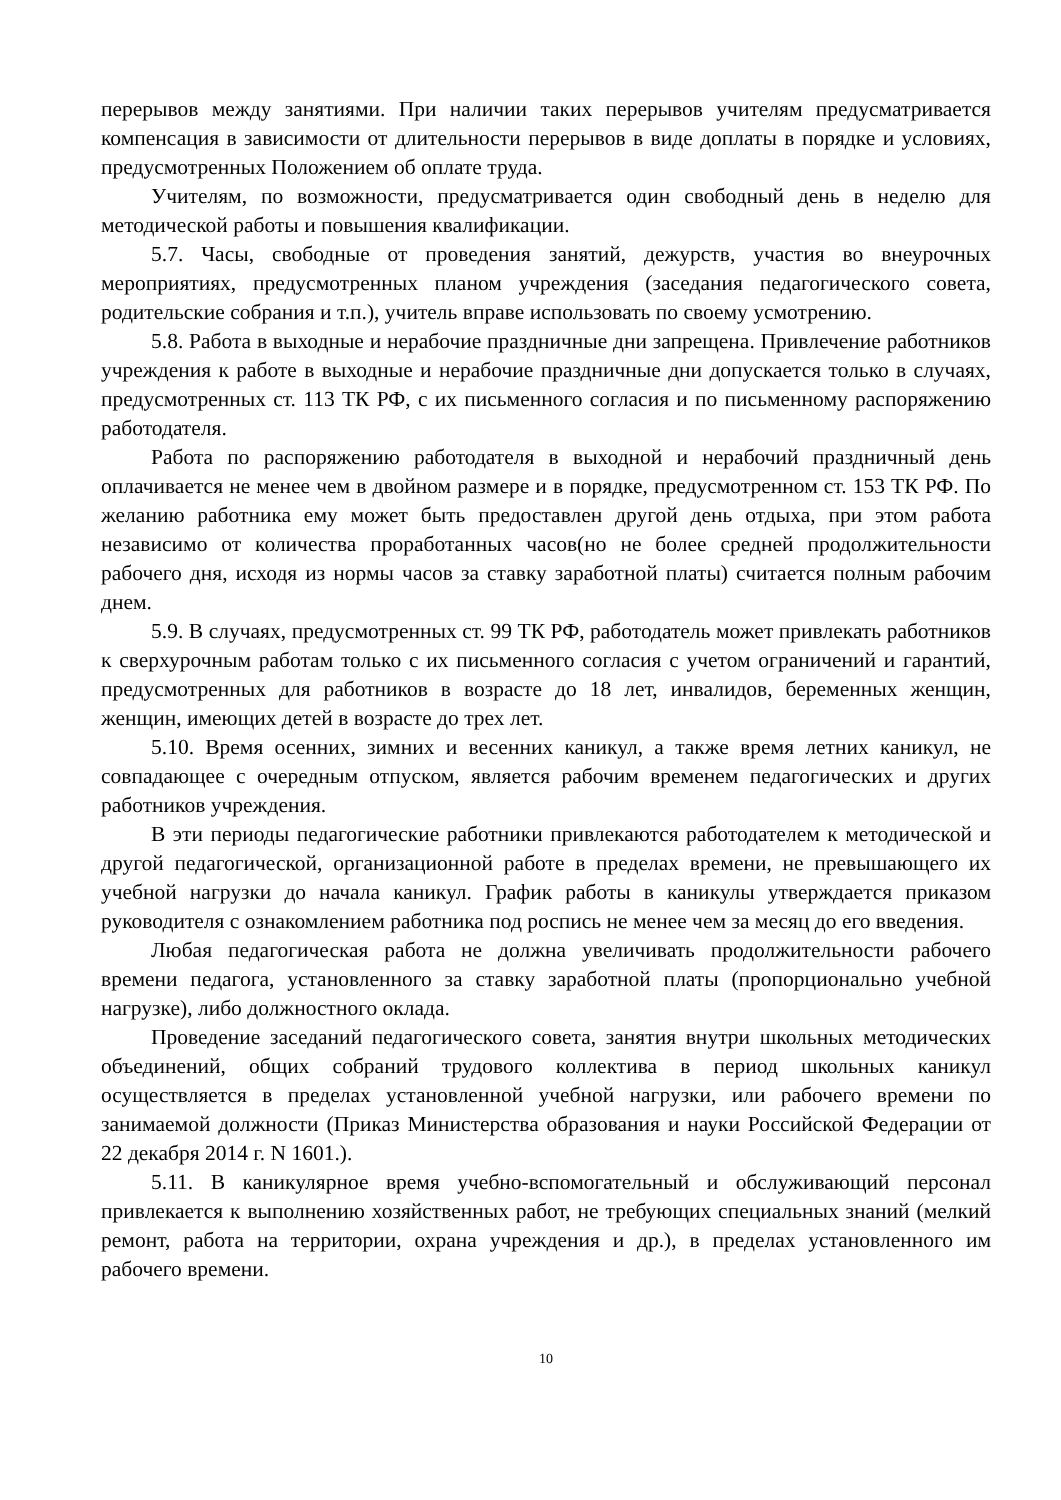перерывов между занятиями. При наличии таких перерывов учителям предусматривается компенсация в зависимости от длительности перерывов в виде доплаты в порядке и условиях, предусмотренных Положением об оплате труда.
Учителям, по возможности, предусматривается один свободный день в неделю для методической работы и повышения квалификации.
5.7. Часы, свободные от проведения занятий, дежурств, участия во внеурочных мероприятиях, предусмотренных планом учреждения (заседания педагогического совета, родительские собрания и т.п.), учитель вправе использовать по своему усмотрению.
5.8. Работа в выходные и нерабочие праздничные дни запрещена. Привлечение работников учреждения к работе в выходные и нерабочие праздничные дни допускается только в случаях, предусмотренных ст. 113 ТК РФ, с их письменного согласия и по письменному распоряжению работодателя.
Работа по распоряжению работодателя в выходной и нерабочий праздничный день оплачивается не менее чем в двойном размере и в порядке, предусмотренном ст. 153 ТК РФ. По желанию работника ему может быть предоставлен другой день отдыха, при этом работа независимо от количества проработанных часов(но не более средней продолжительности рабочего дня, исходя из нормы часов за ставку заработной платы) считается полным рабочим днем.
5.9. В случаях, предусмотренных ст. 99 ТК РФ, работодатель может привлекать работников к сверхурочным работам только с их письменного согласия с учетом ограничений и гарантий, предусмотренных для работников в возрасте до 18 лет, инвалидов, беременных женщин, женщин, имеющих детей в возрасте до трех лет.
5.10. Время осенних, зимних и весенних каникул, а также время летних каникул, не совпадающее с очередным отпуском, является рабочим временем педагогических и других работников учреждения.
В эти периоды педагогические работники привлекаются работодателем к методической и другой педагогической, организационной работе в пределах времени, не превышающего их учебной нагрузки до начала каникул. График работы в каникулы утверждается приказом руководителя с ознакомлением работника под роспись не менее чем за месяц до его введения.
Любая педагогическая работа не должна увеличивать продолжительности рабочего времени педагога, установленного за ставку заработной платы (пропорционально учебной нагрузке), либо должностного оклада.
Проведение заседаний педагогического совета, занятия внутри школьных методических объединений, общих собраний трудового коллектива в период школьных каникул осуществляется в пределах установленной учебной нагрузки, или рабочего времени по занимаемой должности (Приказ Министерства образования и науки Российской Федерации от 22 декабря 2014 г. N 1601.).
5.11. В каникулярное время учебно-вспомогательный и обслуживающий персонал привлекается к выполнению хозяйственных работ, не требующих специальных знаний (мелкий ремонт, работа на территории, охрана учреждения и др.), в пределах установленного им рабочего времени.
10